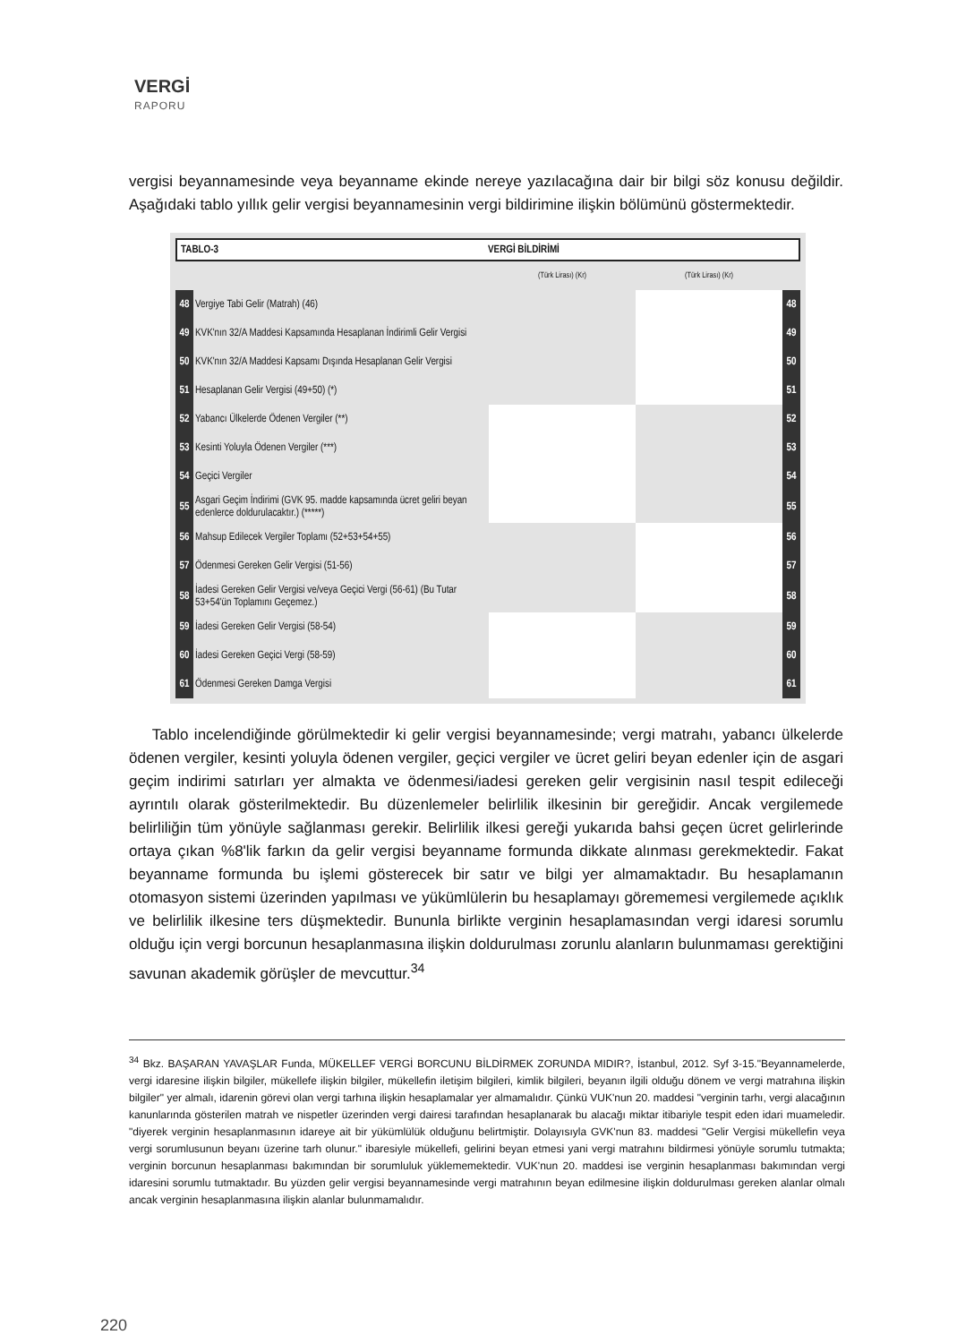VERGİ
RAPORU
vergisi beyannamesinde veya beyanname ekinde nereye yazılacağına dair bir bilgi söz konusu değildir. Aşağıdaki tablo yıllık gelir vergisi beyannamesinin vergi bildirimine ilişkin bölümünü göstermektedir.
TABLO-3 VERGİ BİLDİRİMİ
| | | (Türk Lirası) (Kr) | (Türk Lirası) (Kr) | |
| 48 | Vergiye Tabi Gelir (Matrah) (46) | | | 48 |
| 49 | KVK'nın 32/A Maddesi Kapsamında Hesaplanan İndirimli Gelir Vergisi | | | 49 |
| 50 | KVK'nın 32/A Maddesi Kapsamı Dışında Hesaplanan Gelir Vergisi | | | 50 |
| 51 | Hesaplanan Gelir Vergisi (49+50) (*) | | | 51 |
| 52 | Yabancı Ülkelerde Ödenen Vergiler (**) | | | 52 |
| 53 | Kesinti Yoluyla Ödenen Vergiler (***) | | | 53 |
| 54 | Geçici Vergiler | | | 54 |
| 55 | Asgari Geçim İndirimi (GVK 95. madde kapsamında ücret geliri beyan edenlerce doldurulacaktır.) (*****) | | | 55 |
| 56 | Mahsup Edilecek Vergiler Toplamı (52+53+54+55) | | | 56 |
| 57 | Ödenmesi Gereken Gelir Vergisi (51-56) | | | 57 |
| 58 | İadesi Gereken Gelir Vergisi ve/veya Geçici Vergi (56-61) (Bu Tutar 53+54'ün Toplamını Geçemez.) | | | 58 |
| 59 | İadesi Gereken Gelir Vergisi (58-54) | | | 59 |
| 60 | İadesi Gereken Geçici Vergi (58-59) | | | 60 |
| 61 | Ödenmesi Gereken Damga Vergisi | | | 61 |
Tablo incelendiğinde görülmektedir ki gelir vergisi beyannamesinde; vergi matrahı, yabancı ülkelerde ödenen vergiler, kesinti yoluyla ödenen vergiler, geçici vergiler ve ücret geliri beyan edenler için de asgari geçim indirimi satırları yer almakta ve ödenmesi/iadesi gereken gelir vergisinin nasıl tespit edileceği ayrıntılı olarak gösterilmektedir. Bu düzenlemeler belirlilik ilkesinin bir gereğidir. Ancak vergilemede belirliliğin tüm yönüyle sağlanması gerekir. Belirlilik ilkesi gereği yukarıda bahsi geçen ücret gelirlerinde ortaya çıkan %8'lik farkın da gelir vergisi beyanname formunda dikkate alınması gerekmektedir. Fakat beyanname formunda bu işlemi gösterecek bir satır ve bilgi yer almamaktadır. Bu hesaplamanın otomasyon sistemi üzerinden yapılması ve yükümlülerin bu hesaplamayı görememesi vergilemede açıklık ve belirlilik ilkesine ters düşmektedir. Bununla birlikte verginin hesaplamasından vergi idaresi sorumlu olduğu için vergi borcunun hesaplanmasına ilişkin doldurulması zorunlu alanların bulunmaması gerektiğini savunan akademik görüşler de mevcuttur.<sup>34</sup>
<sup>34</sup> Bkz. BAŞARAN YAVAŞLAR Funda, MÜKELLEF VERGİ BORCUNU BİLDİRMEK ZORUNDA MIDIR?, İstanbul, 2012. Syf 3-15."Beyannamelerde, vergi idaresine ilişkin bilgiler, mükellefe ilişkin bilgiler, mükellefin iletişim bilgileri, kimlik bilgileri, beyanın ilgili olduğu dönem ve vergi matrahına ilişkin bilgiler" yer almalı, idarenin görevi olan vergi tarhına ilişkin hesaplamalar yer almamalıdır. Çünkü VUK'nun 20. maddesi "verginin tarhı, vergi alacağının kanunlarında gösterilen matrah ve nispetler üzerinden vergi dairesi tarafından hesaplanarak bu alacağı miktar itibariyle tespit eden idari muameledir. "diyerek verginin hesaplanmasının idareye ait bir yükümlülük olduğunu belirtmiştir. Dolayısıyla GVK'nun 83. maddesi "Gelir Vergisi mükellefin veya vergi sorumlusunun beyanı üzerine tarh olunur." ibaresiyle mükellefi, gelirini beyan etmesi yani vergi matrahını bildirmesi yönüyle sorumlu tutmakta; verginin borcunun hesaplanması bakımından bir sorumluluk yüklememektedir. VUK'nun 20. maddesi ise verginin hesaplanması bakımından vergi idaresini sorumlu tutmaktadır. Bu yüzden gelir vergisi beyannamesinde vergi matrahının beyan edilmesine ilişkin doldurulması gereken alanlar olmalı ancak verginin hesaplanmasına ilişkin alanlar bulunmamalıdır.
220